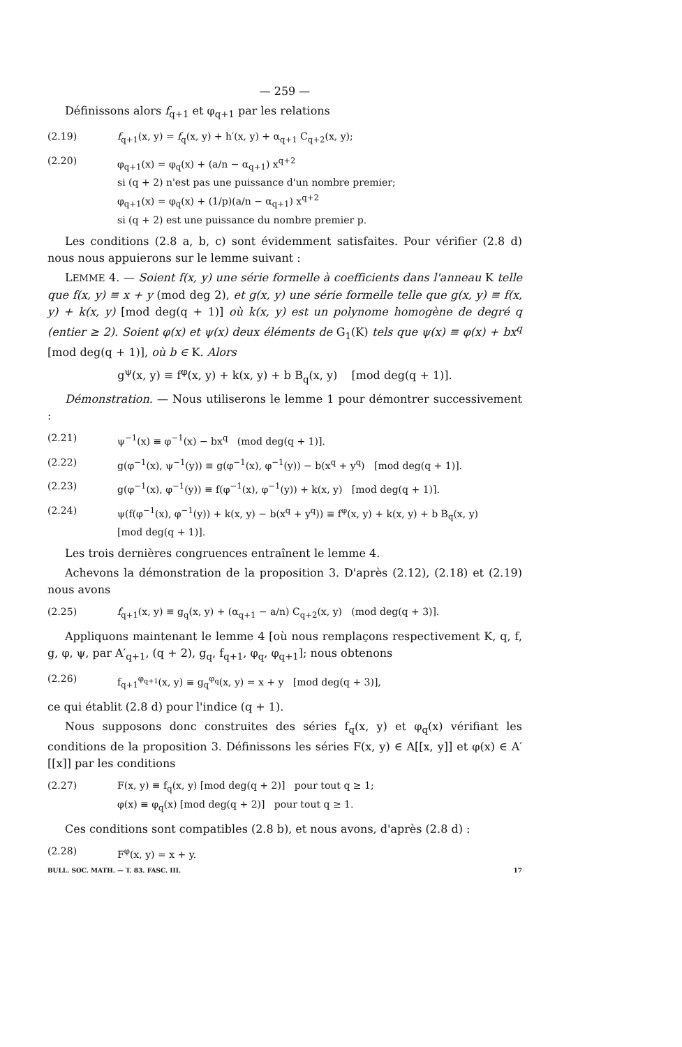— 259 —
Définissons alors f<sub>q+1</sub> et φ<sub>q+1</sub> par les relations
(2.19) f<sub>q+1</sub>(x, y) = f<sub>q</sub>(x, y) + h′(x, y) + α<sub>q+1</sub> C<sub>q+2</sub>(x, y);
(2.20) φ<sub>q+1</sub>(x) = φ<sub>q</sub>(x) + (a/n − α<sub>q+1</sub>) x<sup>q+2</sup>
si (q + 2) n'est pas une puissance d'un nombre premier;
φ<sub>q+1</sub>(x) = φ<sub>q</sub>(x) + (1/p)(a/n − α<sub>q+1</sub>) x<sup>q+2</sup>
si (q + 2) est une puissance du nombre premier p.
Les conditions (2.8 a, b, c) sont évidemment satisfaites. Pour vérifier (2.8 d) nous nous appuierons sur le lemme suivant :
LEMME 4. — Soient f(x, y) une série formelle à coefficients dans l'anneau K telle que f(x, y) ≡ x + y (mod deg 2), et g(x, y) une série formelle telle que g(x, y) ≡ f(x, y) + k(x, y) [mod deg(q + 1)] où k(x, y) est un polynome homogène de degré q (entier ≥ 2). Soient φ(x) et ψ(x) deux éléments de G<sub>1</sub>(K) tels que ψ(x) ≡ φ(x) + bx<sup>q</sup> [mod deg(q + 1)], où b ∈ K. Alors
g<sup>ψ</sup>(x, y) ≡ f<sup>φ</sup>(x, y) + k(x, y) + b B<sub>q</sub>(x, y) [mod deg(q + 1)].
Démonstration. — Nous utiliserons le lemme 1 pour démontrer successivement :
(2.21) ψ<sup>−1</sup>(x) ≡ φ<sup>−1</sup>(x) − bx<sup>q</sup> (mod deg(q + 1)].
(2.22) g(φ<sup>−1</sup>(x), ψ<sup>−1</sup>(y)) ≡ g(φ<sup>−1</sup>(x), φ<sup>−1</sup>(y)) − b(x<sup>q</sup> + y<sup>q</sup>) [mod deg(q + 1)].
(2.23) g(φ<sup>−1</sup>(x), φ<sup>−1</sup>(y)) ≡ f(φ<sup>−1</sup>(x), φ<sup>−1</sup>(y)) + k(x, y) [mod deg(q + 1)].
(2.24) ψ(f(φ<sup>−1</sup>(x), φ<sup>−1</sup>(y)) + k(x, y) − b(x<sup>q</sup> + y<sup>q</sup>)) ≡ f<sup>φ</sup>(x, y) + k(x, y) + b B<sub>q</sub>(x, y)
[mod deg(q + 1)].
Les trois dernières congruences entraînent le lemme 4.
Achevons la démonstration de la proposition 3. D'après (2.12), (2.18) et (2.19) nous avons
(2.25) f<sub>q+1</sub>(x, y) ≡ g<sub>q</sub>(x, y) + (α<sub>q+1</sub> − a/n) C<sub>q+2</sub>(x, y) (mod deg(q + 3)].
Appliquons maintenant le lemme 4 [où nous remplaçons respectivement K, q, f, g, φ, ψ, par A′<sub>q+1</sub>, (q + 2), g<sub>q</sub>, f<sub>q+1</sub>, φ<sub>q</sub>, φ<sub>q+1</sub>]; nous obtenons
(2.26) f<sub>q+1</sub><sup>φ<sub>q+1</sub></sup>(x, y) ≡ g<sub>q</sub><sup>φ<sub>q</sub></sup>(x, y) = x + y [mod deg(q + 3)],
ce qui établit (2.8 d) pour l'indice (q + 1).
Nous supposons donc construites des séries f<sub>q</sub>(x, y) et φ<sub>q</sub>(x) vérifiant les conditions de la proposition 3. Définissons les séries F(x, y) ∈ A[[x, y]] et φ(x) ∈ A′[[x]] par les conditions
(2.27) F(x, y) ≡ f<sub>q</sub>(x, y) [mod deg(q + 2)] pour tout q ≥ 1;
φ(x) ≡ φ<sub>q</sub>(x) [mod deg(q + 2)] pour tout q ≥ 1.
Ces conditions sont compatibles (2.8 b), et nous avons, d'après (2.8 d) :
(2.28) F<sup>φ</sup>(x, y) = x + y.
BULL. SOC. MATH. — T. 83. FASC. III. 17